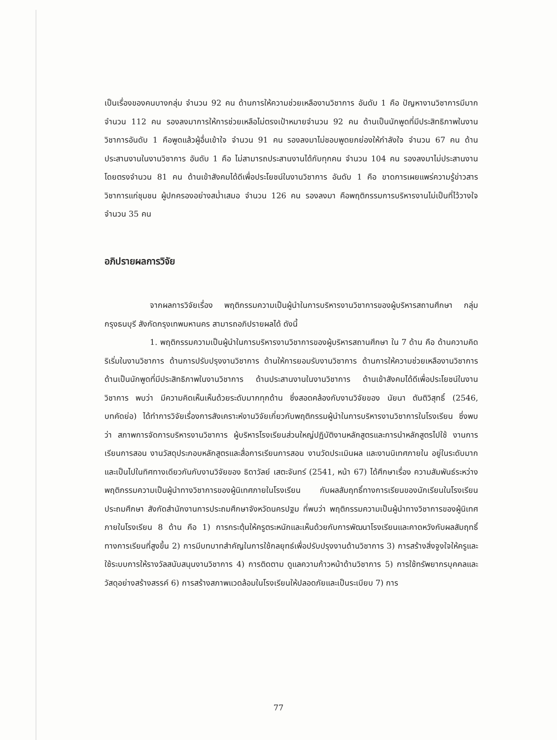เป็นเรื่องของคนบางกลุ่ม จำนวน 92 คน ด้านการให้ความช่วยเหลืองานวิชาการ อันดับ 1 คือ ปัญหางานวิชาการมีมาก จำนวน 112 คน รองลงมาการให้การช่วยเหลือไม่ตรงเป้าหมายจำนวน 92 คน ด้านเป็นนักพูดที่มีประสิทธิภาพในงานวิชาการอันดับ 1 คือพูดแล้วผู้อื่นเข้าใจ จำนวน 91 คน รองลงมาไม่ชอบพูดยกย่องให้กำลังใจ จำนวน 67 คน ด้านประสานงานในงานวิชาการ อันดับ 1 คือ ไม่สามารถประสานงานได้กับทุกคน จำนวน 104 คน รองลงมาไม่ประสานงานโดยตรงจำนวน 81 คน ด้านเข้าสังคมได้ดีเพื่อประโยชน์ในงานวิชาการ อันดับ 1 คือ ขาดการเผยแพร่ความรู้ข่าวสารวิชาการแก่ชุมชน ผู้ปกครองอย่างสม่ำเสมอ จำนวน 126 คน รองลงมา คือพฤติกรรมการบริหารงานไม่เป็นที่ไว้วางใจ จำนวน 35 คน
อภิปรายผลการวิจัย
จากผลการวิจัยเรื่อง พฤติกรรมความเป็นผู้นำในการบริหารงานวิชาการของผู้บริหารสถานศึกษา กลุ่ม กรุงธนบุรี สังกัดกรุงเทพมหานคร สามารถอภิปรายผลได้ ดังนี้
1. พฤติกรรมความเป็นผู้นำในการบริหารงานวิชาการของผู้บริหารสถานศึกษา ใน 7 ด้าน คือ ด้านความคิดริเริ่มในงานวิชาการ ด้านการปรับปรุงงานวิชาการ ด้านให้การยอมรับงานวิชาการ ด้านการให้ความช่วยเหลืองานวิชาการ ด้านเป็นนักพูดที่มีประสิทธิภาพในงานวิชาการ ด้านประสานงานในงานวิชาการ ด้านเข้าสังคมได้ดีเพื่อประโยชน์ในงานวิชาการ พบว่า มีความคิดเห็นเห็นด้วยระดับมากทุกด้าน ซึ่งสอดคล้องกับงานวิจัยของ นัยนา ตันติวิสุทธิ์ (2546, บทคัดย่อ) ได้ทำการวิจัยเรื่องการสังเคราะห์งานวิจัยเกี่ยวกับพฤติกรรมผู้นำในการบริหารงานวิชาการในโรงเรียน ซึ่งพบว่า สภาพการจัดการบริหารงานวิชาการ ผู้บริหารโรงเรียนส่วนใหญ่ปฏิบัติงานหลักสูตรและการนำหลักสูตรไปใช้ งานการเรียนการสอน งานวัสดุประกอบหลักสูตรและสื่อการเรียนการสอน งานวัดประเมินผล และงานนิเทศภายใน อยู่ในระดับมาก และเป็นไปในทิศทางเดียวกันกับงานวิจัยของ ธิดาวัลย์ เสตะจันทร์ (2541, หน้า 67) ได้ศึกษาเรื่อง ความสัมพันธ์ระหว่างพฤติกรรมความเป็นผู้นำทางวิชาการของผู้นิเทศภายในโรงเรียน กับผลสัมฤทธิ์ทางการเรียนของนักเรียนในโรงเรียนประถมศึกษา สังกัดสำนักงานการประถมศึกษาจังหวัดนครปฐม ที่พบว่า พฤติกรรมความเป็นผู้นำทางวิชาการของผู้นิเทศภายในโรงเรียน 8 ด้าน คือ 1) การกระตุ้นให้ครูตระหนักและเห็นด้วยกับการพัฒนาโรงเรียนและคาดหวังกับผลสัมฤทธิ์ทางการเรียนที่สูงขึ้น 2) การมีบทบาทสำคัญในการใช้กลยุทธ์เพื่อปรับปรุงงานด้านวิชาการ 3) การสร้างสิ่งจูงใจให้ครูและใช้ระบบการให้รางวัลสนับสนุนงานวิชาการ 4) การติดตาม ดูแลความก้าวหน้าด้านวิชาการ 5) การใช้ทรัพยากรบุคคลและวัสดุอย่างสร้างสรรค์ 6) การสร้างสภาพแวดล้อมในโรงเรียนให้ปลอดภัยและเป็นระเบียบ 7) การ
77